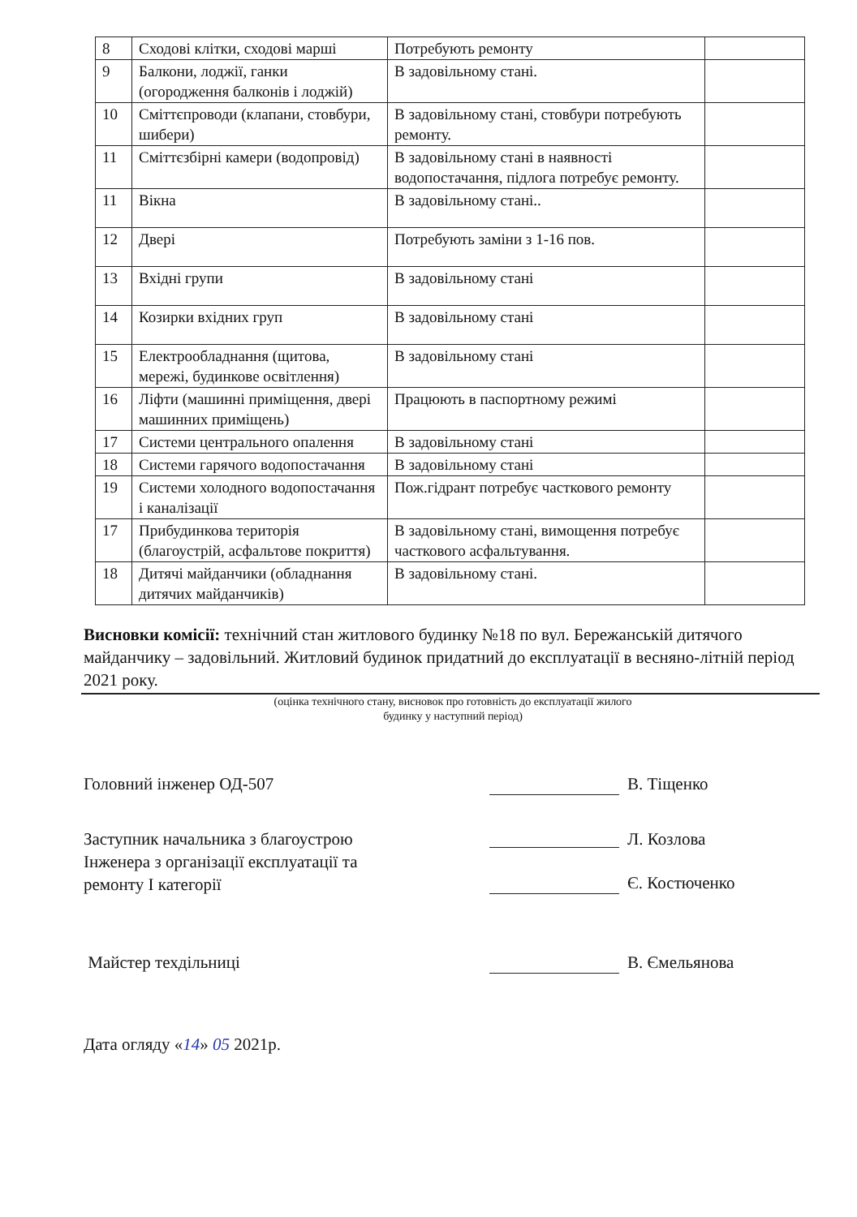| 8 | Сходові клітки, сходові марші | Потребують ремонту | |
| 9 | Балкони, лоджії, ганки (огородження балконів і лоджій) | В задовільному стані. | |
| 10 | Сміттєпроводи (клапани, стовбури, шибери) | В задовільному стані, стовбури потребують ремонту. | |
| 11 | Сміттєзбірні камери (водопровід) | В задовільному стані в наявності водопостачання, підлога потребує ремонту. | |
| 11 | Вікна | В задовільному стані.. | |
| 12 | Двері | Потребують заміни з 1-16 пов. | |
| 13 | Вхідні групи | В задовільному стані | |
| 14 | Козирки вхідних груп | В задовільному стані | |
| 15 | Електрообладнання (щитова, мережі, будинкове освітлення) | В задовільному стані | |
| 16 | Ліфти (машинні приміщення, двері машинних приміщень) | Працюють в паспортному режимі | |
| 17 | Системи центрального опалення | В задовільному стані | |
| 18 | Системи гарячого водопостачання | В задовільному стані | |
| 19 | Системи холодного водопостачання і каналізації | Пож.гідрант потребує часткового ремонту | |
| 17 | Прибудинкова територія (благоустрій, асфальтове покриття) | В задовільному стані, вимощення потребує часткового асфальтування. | |
| 18 | Дитячі майданчики (обладнання дитячих майданчиків) | В задовільному стані. | |
Висновки комісії: технічний стан житлового будинку №18 по вул. Бережанській дитячого майданчику – задовільний. Житловий будинок придатний до експлуатації в весняно-літній період 2021 року.
(оцінка технічного стану, висновок про готовність до експлуатації жилого
будинку у наступний період)
Головний інженер ОД-507 В. Тіщенко
Заступник начальника з благоустрою
Інженера з організації експлуатації та
ремонту І категорії
Л. Козлова
Є. Костюченко
Майстер техдільниці В. Ємельянова
Дата огляду «14» 05 2021р.